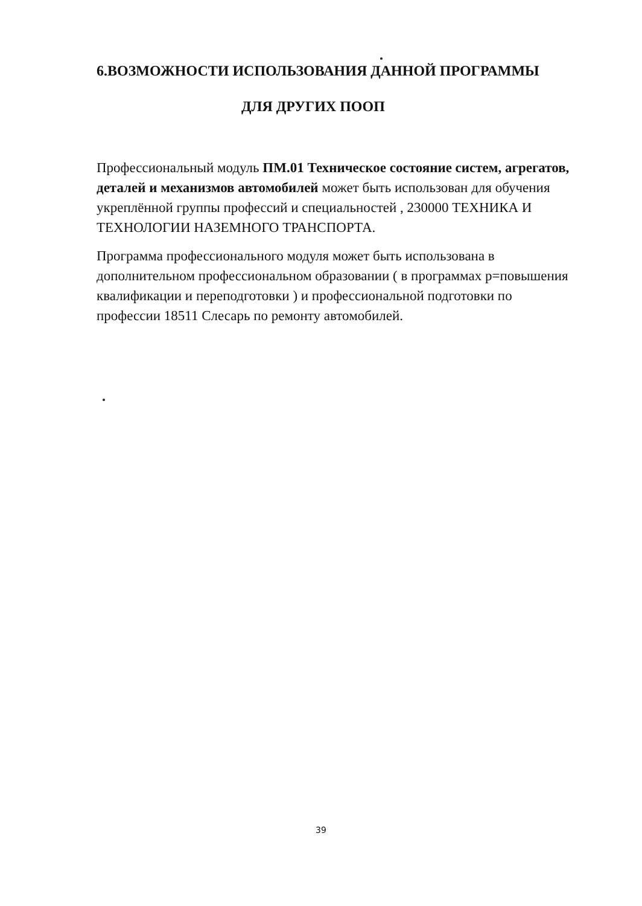6.ВОЗМОЖНОСТИ ИСПОЛЬЗОВАНИЯ ДАННОЙ ПРОГРАММЫ
ДЛЯ ДРУГИХ ПООП
Профессиональный модуль ПМ.01 Техническое состояние систем, агрегатов, деталей и механизмов автомобилей может быть использован для обучения укреплённой группы профессий и специальностей , 230000 ТЕХНИКА И ТЕХНОЛОГИИ НАЗЕМНОГО ТРАНСПОРТА.
Программа профессионального модуля может быть использована в дополнительном профессиональном образовании ( в программах р=повышения квалификации и переподготовки ) и профессиональной подготовки по профессии 18511 Слесарь по ремонту автомобилей.
39